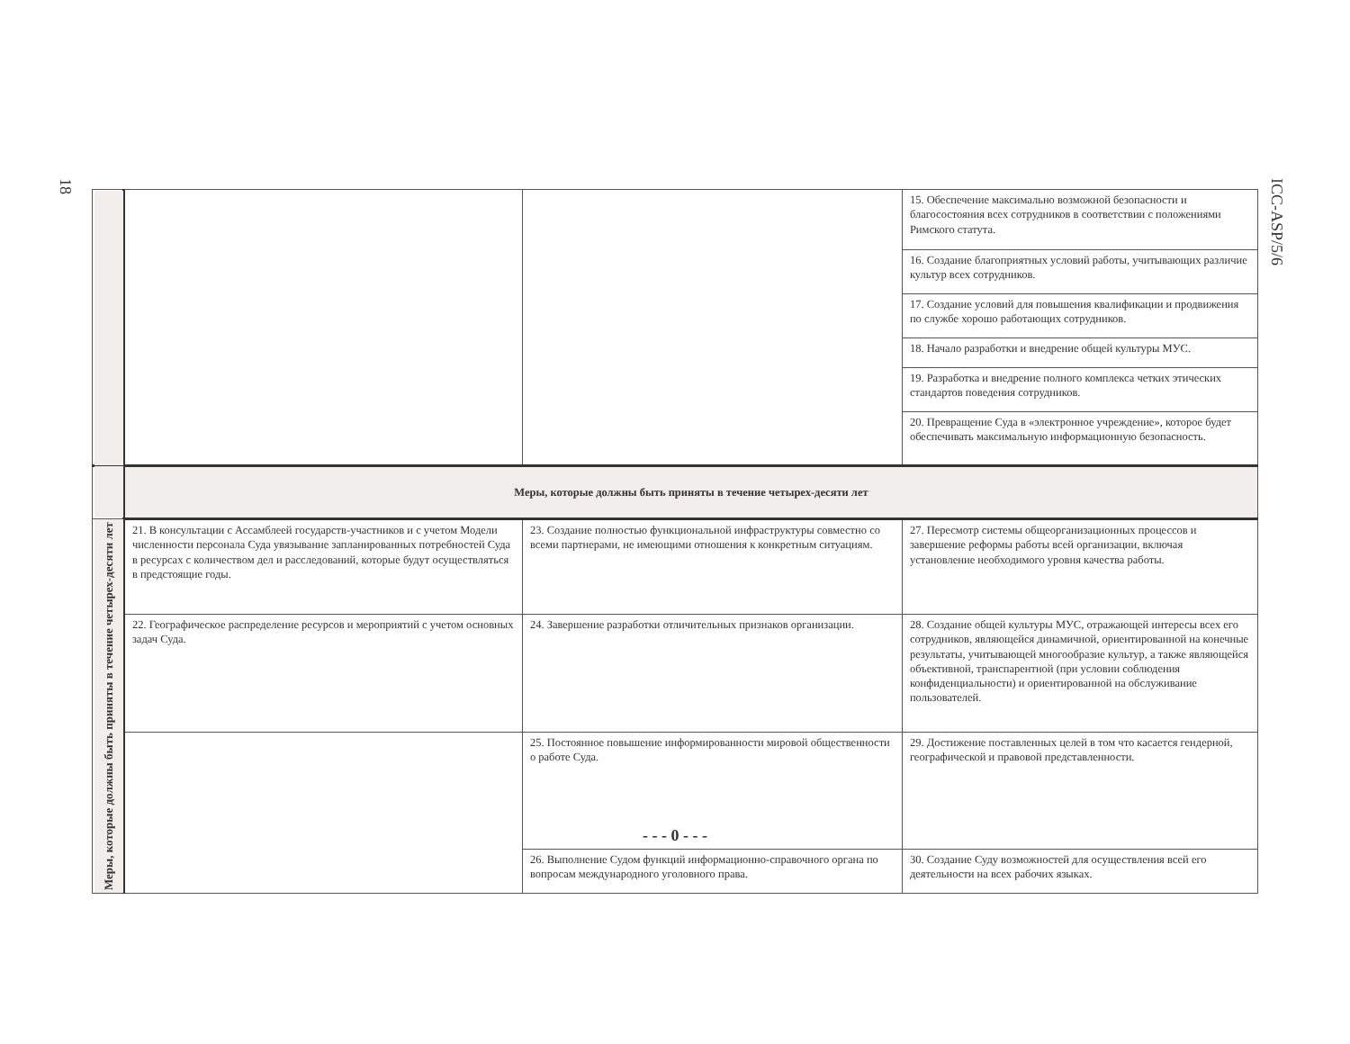18
ICC-ASP/5/6
| | | | 15. Обеспечение максимально возможной безопасности и благосостояния всех сотрудников в соответствии с положениями Римского статута. |
| | | | 16. Создание благоприятных условий работы, учитывающих различие культур всех сотрудников. |
| | | | 17. Создание условий для повышения квалификации и продвижения по службе хорошо работающих сотрудников. |
| | | | 18. Начало разработки и внедрение общей культуры МУС. |
| | | | 19. Разработка и внедрение полного комплекса четких этических стандартов поведения сотрудников. |
| | | | 20. Превращение Суда в «электронное учреждение», которое будет обеспечивать максимальную информационную безопасность. |
| | Меры, которые должны быть приняты в течение четырех-десяти лет | | |
| Меры, которые должны быть приняты в течение четырех-десяти лет | 21. В консультации с Ассамблеей государств-участников и с учетом Модели численности персонала Суда увязывание запланированных потребностей Суда в ресурсах с количеством дел и расследований, которые будут осуществляться в предстоящие годы. | 23. Создание полностью функциональной инфраструктуры совместно со всеми партнерами, не имеющими отношения к конкретным ситуациям. | 27. Пересмотр системы общеорганизационных процессов и завершение реформы работы всей организации, включая установление необходимого уровня качества работы. |
| | 22. Географическое распределение ресурсов и мероприятий с учетом основных задач Суда. | 24. Завершение разработки отличительных признаков организации. | 28. Создание общей культуры МУС, отражающей интересы всех его сотрудников, являющейся динамичной, ориентированной на конечные результаты, учитывающей многообразие культур, а также являющейся объективной, транспарентной (при условии соблюдения конфиденциальности) и ориентированной на обслуживание пользователей. |
| | | 25. Постоянное повышение информированности мировой общественности о работе Суда. | 29. Достижение поставленных целей в том что касается гендерной, географической и правовой представленности. |
| | | 26. Выполнение Судом функций информационно-справочного органа по вопросам международного уголовного права. | 30. Создание Суду возможностей для осуществления всей его деятельности на всех рабочих языках. |
- - - 0 - - -